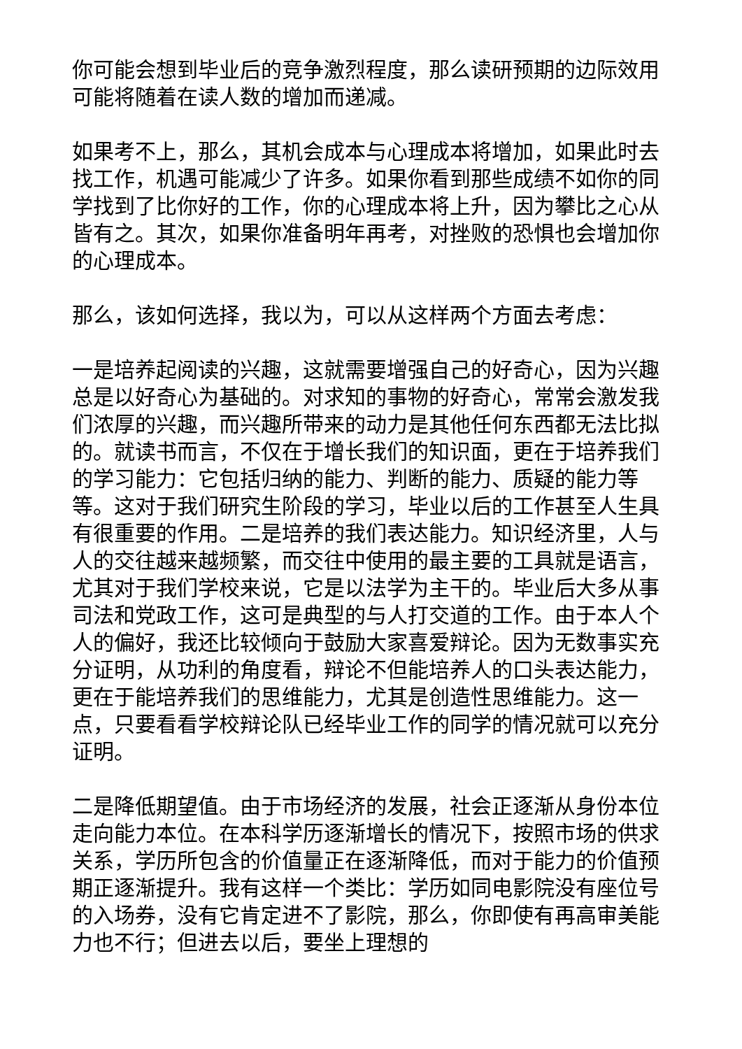你可能会想到毕业后的竞争激烈程度，那么读研预期的边际效用可能将随着在读人数的增加而递减。
如果考不上，那么，其机会成本与心理成本将增加，如果此时去找工作，机遇可能减少了许多。如果你看到那些成绩不如你的同学找到了比你好的工作，你的心理成本将上升，因为攀比之心从皆有之。其次，如果你准备明年再考，对挫败的恐惧也会增加你的心理成本。
那么，该如何选择，我以为，可以从这样两个方面去考虑：
一是培养起阅读的兴趣，这就需要增强自己的好奇心，因为兴趣总是以好奇心为基础的。对求知的事物的好奇心，常常会激发我们浓厚的兴趣，而兴趣所带来的动力是其他任何东西都无法比拟的。就读书而言，不仅在于增长我们的知识面，更在于培养我们的学习能力：它包括归纳的能力、判断的能力、质疑的能力等等。这对于我们研究生阶段的学习，毕业以后的工作甚至人生具有很重要的作用。二是培养的我们表达能力。知识经济里，人与人的交往越来越频繁，而交往中使用的最主要的工具就是语言，尤其对于我们学校来说，它是以法学为主干的。毕业后大多从事司法和党政工作，这可是典型的与人打交道的工作。由于本人个人的偏好，我还比较倾向于鼓励大家喜爱辩论。因为无数事实充分证明，从功利的角度看，辩论不但能培养人的口头表达能力，更在于能培养我们的思维能力，尤其是创造性思维能力。这一点，只要看看学校辩论队已经毕业工作的同学的情况就可以充分证明。
二是降低期望值。由于市场经济的发展，社会正逐渐从身份本位走向能力本位。在本科学历逐渐增长的情况下，按照市场的供求关系，学历所包含的价值量正在逐渐降低，而对于能力的价值预期正逐渐提升。我有这样一个类比：学历如同电影院没有座位号的入场券，没有它肯定进不了影院，那么，你即使有再高审美能力也不行；但进去以后，要坐上理想的